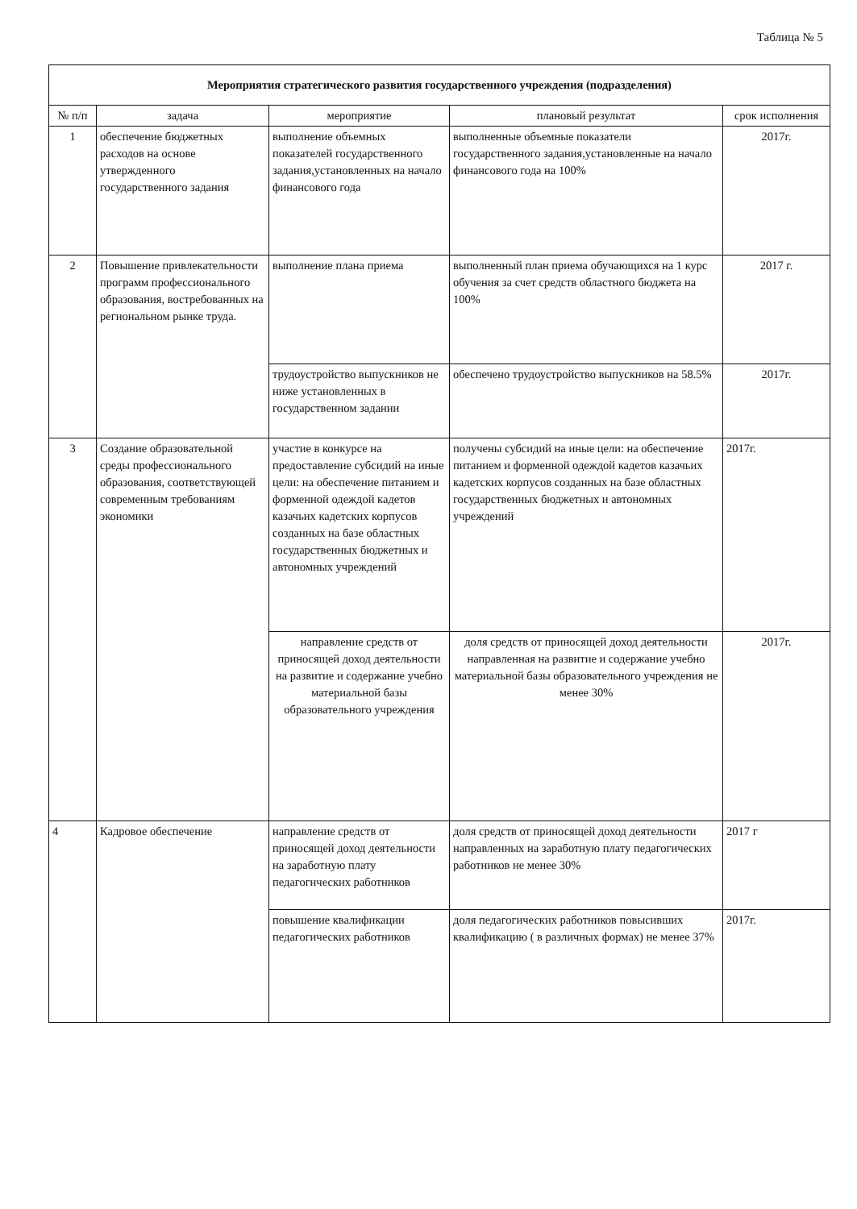Таблица № 5
| Мероприятия стратегического развития государственного учреждения (подразделения) | | | | |
| --- | --- | --- | --- | --- |
| № п/п | задача | мероприятие | плановый результат | срок исполнения |
| 1 | обеспечение бюджетных расходов на основе утвержденного государственного задания | выполнение объемных показателей государственного задания,установленных на начало финансового года | выполненные объемные показатели государственного задания,установленные на начало финансового года на 100% | 2017г. |
| 2 | Повышение привлекательности программ профессионального образования, востребованных на региональном рынке труда. | выполнение плана приема | выполненный план приема обучающихся на 1 курс обучения за счет средств областного бюджета на 100% | 2017 г. |
| | | трудоустройство выпускников не ниже установленных в государственном задании | обеспечено трудоустройство выпускников на 58.5% | 2017г. |
| 3 | Создание образовательной среды профессионального образования, соответствующей современным требованиям экономики | участие в конкурсе на предоставление субсидий на иные цели: на обеспечение питанием и форменной одеждой кадетов казачьих кадетских корпусов созданных на базе областных государственных бюджетных и автономных учреждений | получены субсидий на иные цели: на обеспечение питанием и форменной одеждой кадетов казачьих кадетских корпусов созданных на базе областных государственных бюджетных и автономных учреждений | 2017г. |
| | | направление средств от приносящей доход деятельности на развитие и содержание учебно материальной базы образовательного учреждения | доля средств от приносящей доход деятельности направленная на развитие и содержание учебно материальной базы образовательного учреждения не менее 30% | 2017г. |
| 4 | Кадровое обеспечение | направление средств от приносящей доход деятельности на заработную плату педагогических работников | доля средств от приносящей доход деятельности направленных на заработную плату педагогических работников не менее 30% | 2017 г |
| | | повышение квалификации педагогических работников | доля педагогических работников повысивших квалификацию ( в различных формах) не менее 37% | 2017г. |